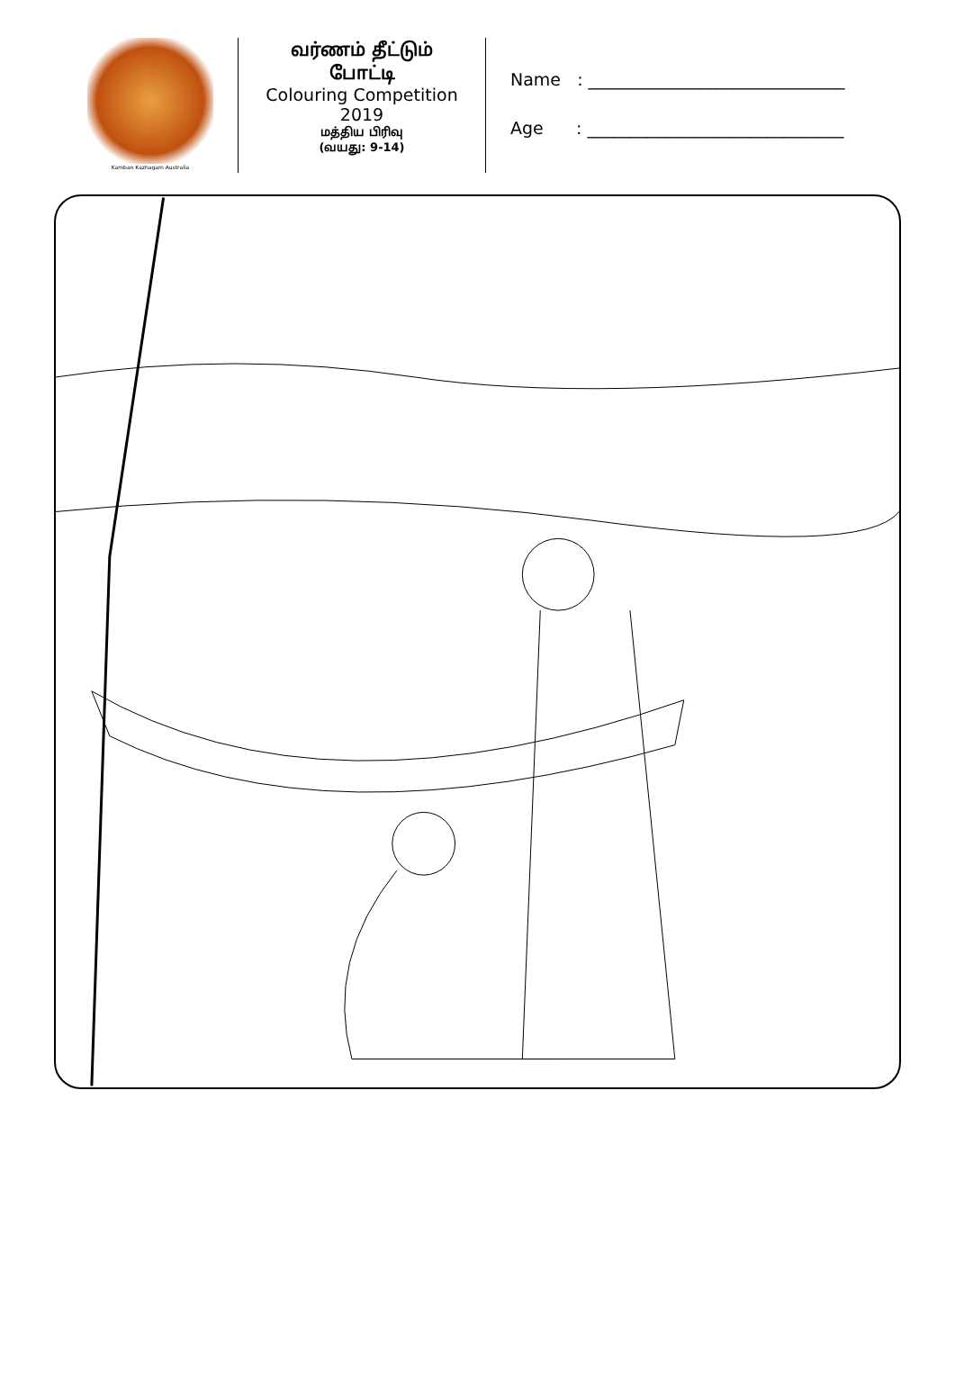Kamban Kazhagam Australia
வர்ணம் தீட்டும்
போட்டி
Colouring Competition
2019
மத்திய பிரிவு
(வயது: 9-14)
Name : ______________________________
Age : ______________________________